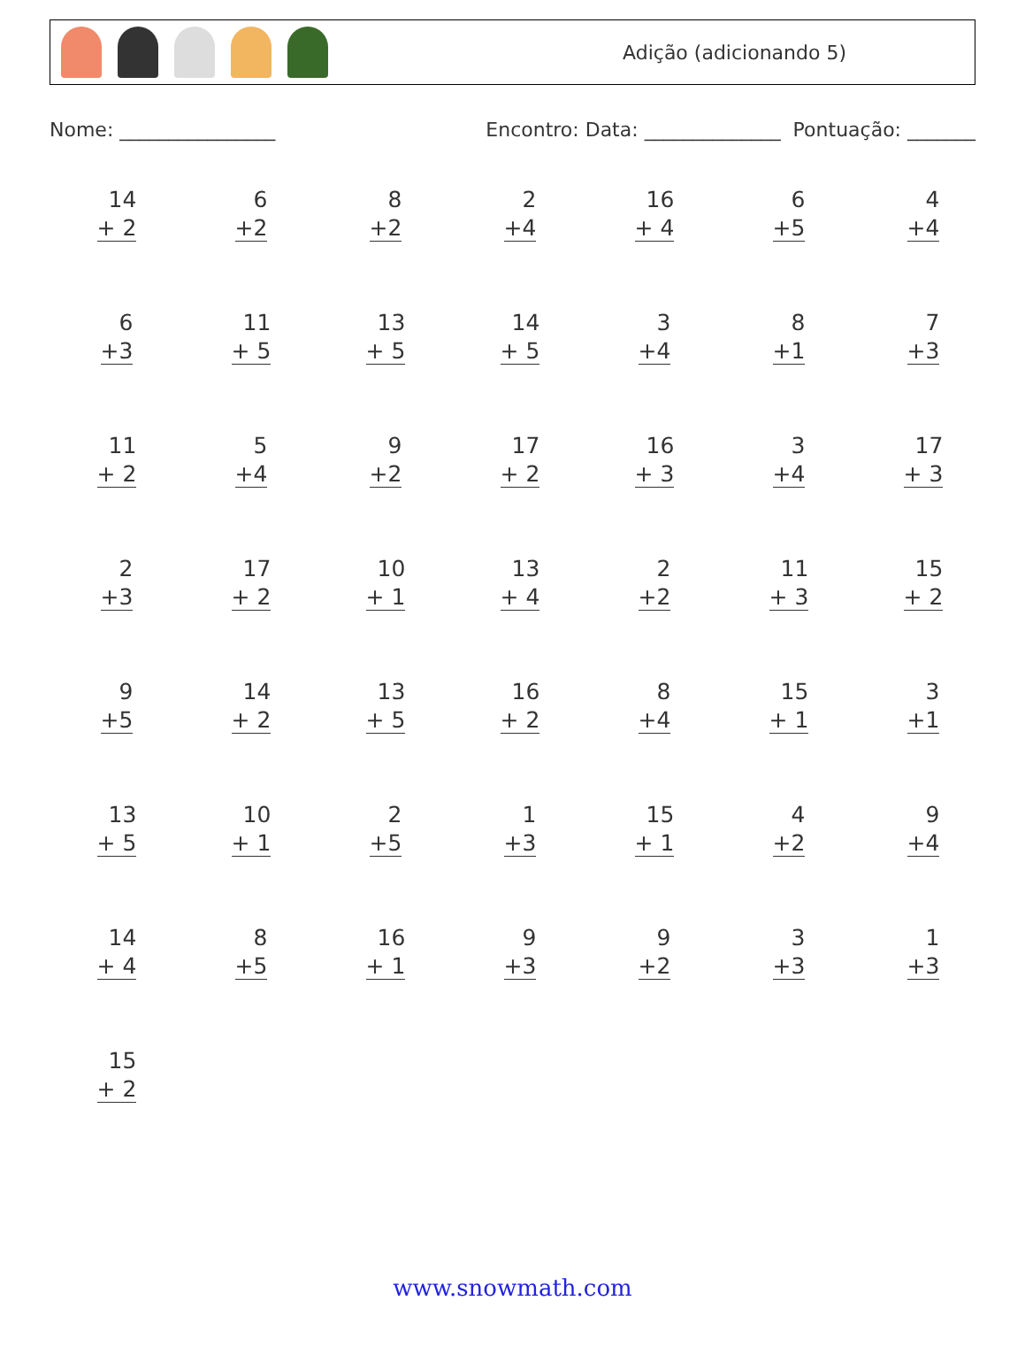Adição (adicionando 5)
Nome: ________________ Encontro: Data: ______________ Pontuação: _______
| 14 + 2 | 6 +2 | 8 +2 | 2 +4 | 16 + 4 | 6 +5 | 4 +4 |
| 6 +3 | 11 + 5 | 13 + 5 | 14 + 5 | 3 +4 | 8 +1 | 7 +3 |
| 11 + 2 | 5 +4 | 9 +2 | 17 + 2 | 16 + 3 | 3 +4 | 17 + 3 |
| 2 +3 | 17 + 2 | 10 + 1 | 13 + 4 | 2 +2 | 11 + 3 | 15 + 2 |
| 9 +5 | 14 + 2 | 13 + 5 | 16 + 2 | 8 +4 | 15 + 1 | 3 +1 |
| 13 + 5 | 10 + 1 | 2 +5 | 1 +3 | 15 + 1 | 4 +2 | 9 +4 |
| 14 + 4 | 8 +5 | 16 + 1 | 9 +3 | 9 +2 | 3 +3 | 1 +3 |
| 15 + 2 | | | | | | |
www.snowmath.com